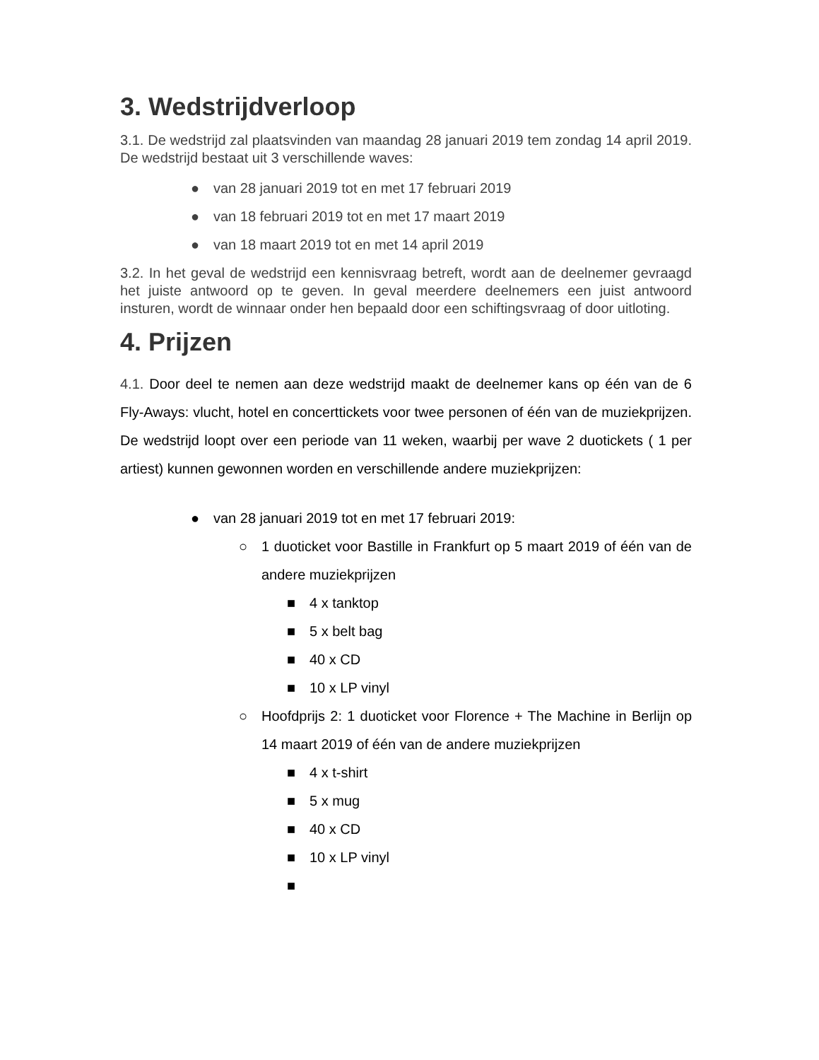3. Wedstrijdverloop
3.1. De wedstrijd zal plaatsvinden van maandag 28 januari 2019 tem zondag 14 april 2019. De wedstrijd bestaat uit 3 verschillende waves:
● van 28 januari 2019 tot en met 17 februari 2019
● van 18 februari 2019 tot en met 17 maart 2019
● van 18 maart 2019 tot en met 14 april 2019
3.2. In het geval de wedstrijd een kennisvraag betreft, wordt aan de deelnemer gevraagd het juiste antwoord op te geven. In geval meerdere deelnemers een juist antwoord insturen, wordt de winnaar onder hen bepaald door een schiftingsvraag of door uitloting.
4. Prijzen
4.1. Door deel te nemen aan deze wedstrijd maakt de deelnemer kans op één van de 6 Fly-Aways: vlucht, hotel en concerttickets voor twee personen of één van de muziekprijzen. De wedstrijd loopt over een periode van 11 weken, waarbij per wave 2 duotickets ( 1 per artiest) kunnen gewonnen worden en verschillende andere muziekprijzen:
● van 28 januari 2019 tot en met 17 februari 2019:
○ 1 duoticket voor Bastille in Frankfurt op 5 maart 2019 of één van de andere muziekprijzen
■ 4 x tanktop
■ 5 x belt bag
■ 40 x CD
■ 10 x LP vinyl
○ Hoofdprijs 2: 1 duoticket voor Florence + The Machine in Berlijn op 14 maart 2019 of één van de andere muziekprijzen
■ 4 x t-shirt
■ 5 x mug
■ 40 x CD
■ 10 x LP vinyl
■